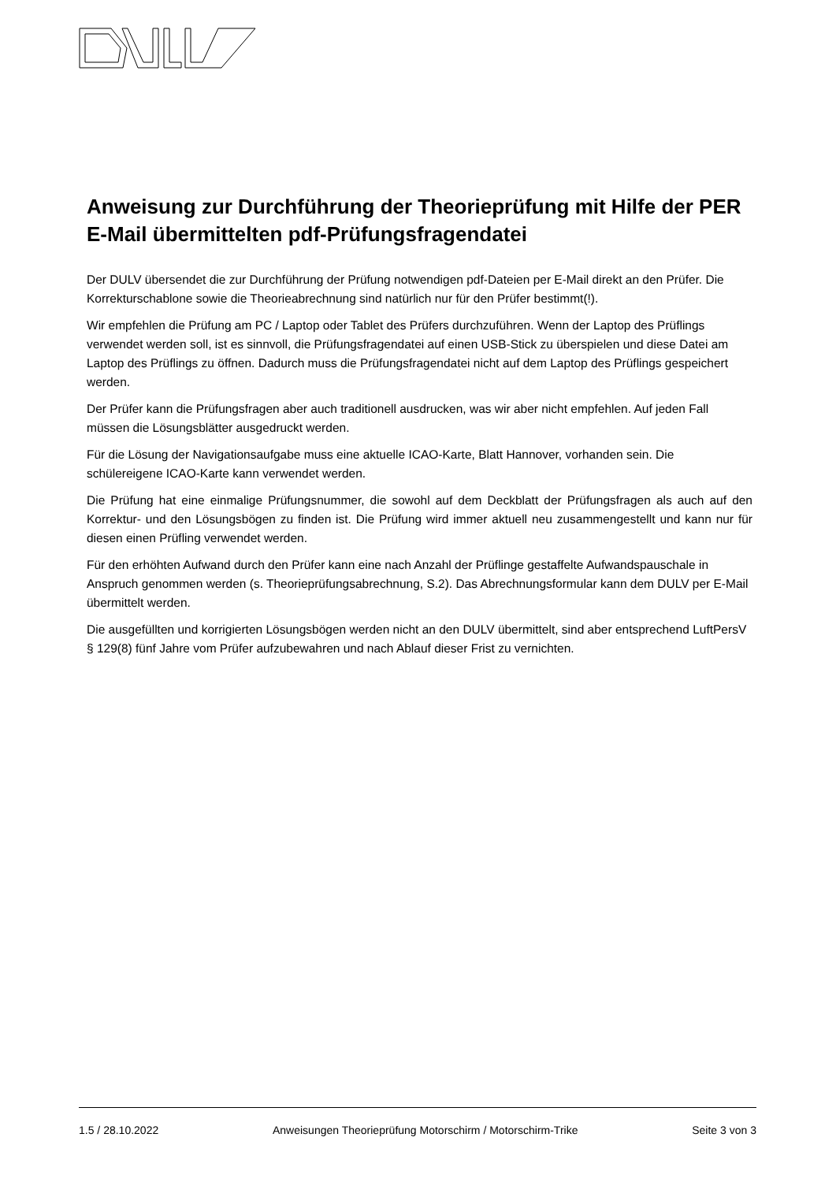Anweisung zur Durchführung der Theorieprüfung mit Hilfe der PER E-Mail übermittelten pdf-Prüfungsfragendatei
Der DULV übersendet die zur Durchführung der Prüfung notwendigen pdf-Dateien per E-Mail direkt an den Prüfer. Die Korrekturschablone sowie die Theorieabrechnung sind natürlich nur für den Prüfer bestimmt(!).
Wir empfehlen die Prüfung am PC / Laptop oder Tablet des Prüfers durchzuführen. Wenn der Laptop des Prüflings verwendet werden soll, ist es sinnvoll, die Prüfungsfragendatei auf einen USB-Stick zu überspielen und diese Datei am Laptop des Prüflings zu öffnen. Dadurch muss die Prüfungsfragendatei nicht auf dem Laptop des Prüflings gespeichert werden.
Der Prüfer kann die Prüfungsfragen aber auch traditionell ausdrucken, was wir aber nicht empfehlen. Auf jeden Fall müssen die Lösungsblätter ausgedruckt werden.
Für die Lösung der Navigationsaufgabe muss eine aktuelle ICAO-Karte, Blatt Hannover, vorhanden sein. Die schülereigene ICAO-Karte kann verwendet werden.
Die Prüfung hat eine einmalige Prüfungsnummer, die sowohl auf dem Deckblatt der Prüfungsfragen als auch auf den Korrektur- und den Lösungsbögen zu finden ist. Die Prüfung wird immer aktuell neu zusammengestellt und kann nur für diesen einen Prüfling verwendet werden.
Für den erhöhten Aufwand durch den Prüfer kann eine nach Anzahl der Prüflinge gestaffelte Aufwandspauschale in Anspruch genommen werden (s. Theorieprüfungsabrechnung, S.2). Das Abrechnungsformular kann dem DULV per E-Mail übermittelt werden.
Die ausgefüllten und korrigierten Lösungsbögen werden nicht an den DULV übermittelt, sind aber entsprechend LuftPersV § 129(8) fünf Jahre vom Prüfer aufzubewahren und nach Ablauf dieser Frist zu vernichten.
1.5 / 28.10.2022 Anweisungen Theorieprüfung Motorschirm / Motorschirm-Trike Seite 3 von 3